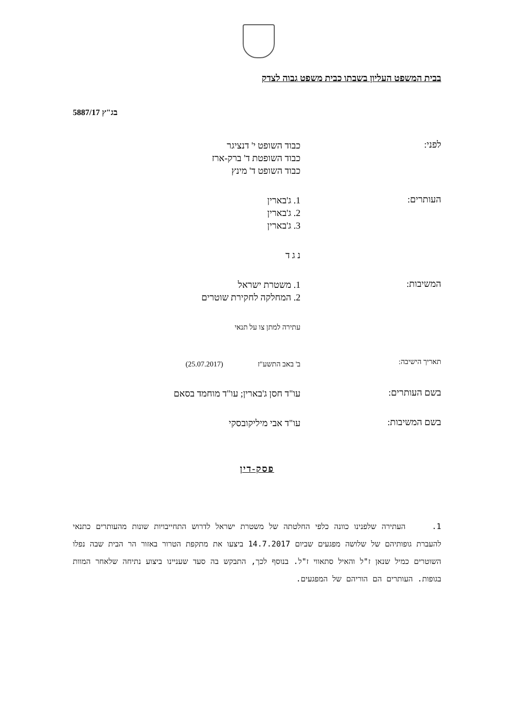בבית המשפט העליון בשבתו כבית משפט גבוה לצדק
בג"ץ 5887/17
לפני:
כבוד השופט י' דנציגר
כבוד השופטת ד' ברק-ארז
כבוד השופט ד' מינץ
העותרים:
1. ג'בארין
2. ג'בארין
3. ג'בארין
נ ג ד
המשיבות:
1. משטרת ישראל
2. המחלקה לחקירת שוטרים
עתירה למתן צו על תנאי
תאריך הישיבה:
ב' באב התשע"ז (25.07.2017)
בשם העותרים:
עו"ד חסן ג'בארין; עו"ד מוחמד בסאם
בשם המשיבות:
עו"ד אבי מיליקובסקי
פסק-דין
1. העתירה שלפנינו כוונה כלפי החלטתה של משטרת ישראל לדרוש התחייבויות שונות מהעותרים כתנאי להעברת גופותיהם של שלושה מפגעים שביום 14.7.2017 ביצעו את מתקפת הטרור באזור הר הבית שבה נפלו השוטרים כמיל שנאן ז"ל והאיל סתאווי ז"ל. בנוסף לכך, התבקש בה סעד שעניינו ביצוע נתיחה שלאחר המוות בגופות. העותרים הם הוריהם של המפגעים.